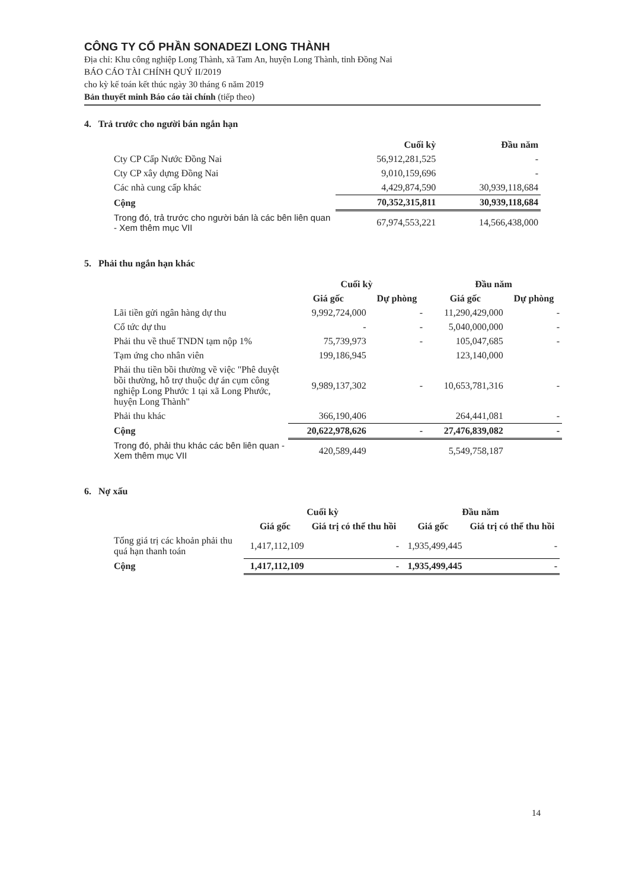CÔNG TY CỔ PHẦN SONADEZI LONG THÀNH
Địa chỉ: Khu công nghiệp Long Thành, xã Tam An, huyện Long Thành, tỉnh Đồng Nai
BÁO CÁO TÀI CHÍNH QUÝ II/2019
cho kỳ kế toán kết thúc ngày 30 tháng 6 năm 2019
Bản thuyết minh Báo cáo tài chính (tiếp theo)
4. Trả trước cho người bán ngắn hạn
| | Cuối kỳ | Đầu năm |
| --- | --- | --- |
| Cty CP Cấp Nước Đồng Nai | 56,912,281,525 | - |
| Cty CP xây dựng Đồng Nai | 9,010,159,696 | - |
| Các nhà cung cấp khác | 4,429,874,590 | 30,939,118,684 |
| Cộng | 70,352,315,811 | 30,939,118,684 |
| Trong đó, trả trước cho người bán là các bên liên quan - Xem thêm mục VII | 67,974,553,221 | 14,566,438,000 |
5. Phải thu ngắn hạn khác
| | Cuối kỳ | | Đầu năm | |
| --- | --- | --- | --- | --- |
| | Giá gốc | Dự phòng | Giá gốc | Dự phòng |
| Lãi tiền gửi ngân hàng dự thu | 9,992,724,000 | - | 11,290,429,000 | - |
| Cổ tức dự thu | - | - | 5,040,000,000 | - |
| Phải thu về thuế TNDN tạm nộp 1% | 75,739,973 | - | 105,047,685 | - |
| Tạm ứng cho nhân viên | 199,186,945 | | 123,140,000 | |
| Phải thu tiền bồi thường về việc "Phê duyệt bồi thường, hỗ trợ thuộc dự án cụm công nghiệp Long Phước 1 tại xã Long Phước, huyện Long Thành" | 9,989,137,302 | - | 10,653,781,316 | - |
| Phải thu khác | 366,190,406 | | 264,441,081 | - |
| Cộng | 20,622,978,626 | - | 27,476,839,082 | - |
| Trong đó, phải thu khác các bên liên quan - Xem thêm mục VII | 420,589,449 | | 5,549,758,187 | |
6. Nợ xấu
| | Cuối kỳ | | Đầu năm | |
| --- | --- | --- | --- | --- |
| | Giá gốc | Giá trị có thể thu hồi | Giá gốc | Giá trị có thể thu hồi |
| Tổng giá trị các khoản phải thu quá hạn thanh toán | 1,417,112,109 | - | 1,935,499,445 | - |
| Cộng | 1,417,112,109 | - | 1,935,499,445 | - |
14